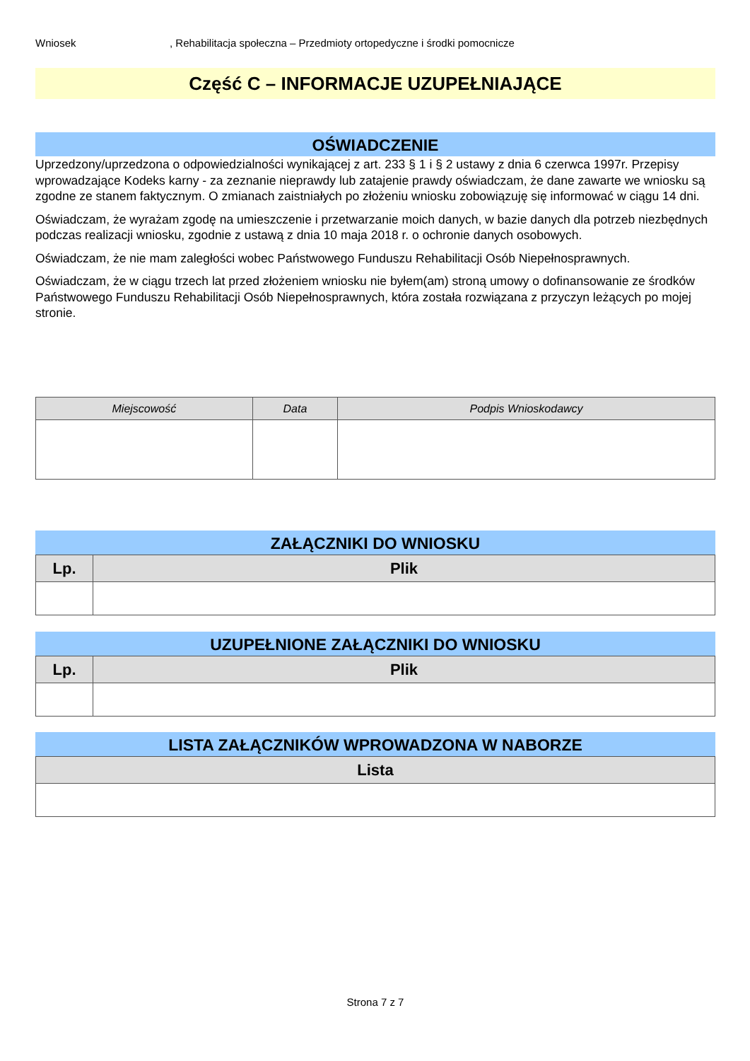Wniosek, Rehabilitacja społeczna – Przedmioty ortopedyczne i środki pomocnicze
Część C – INFORMACJE UZUPEŁNIAJĄCE
OŚWIADCZENIE
Uprzedzony/uprzedzona o odpowiedzialności wynikającej z art. 233 § 1 i § 2 ustawy z dnia 6 czerwca 1997r. Przepisy wprowadzające Kodeks karny - za zeznanie nieprawdy lub zatajenie prawdy oświadczam, że dane zawarte we wniosku są zgodne ze stanem faktycznym. O zmianach zaistniałych po złożeniu wniosku zobowiązuję się informować w ciągu 14 dni.
Oświadczam, że wyrażam zgodę na umieszczenie i przetwarzanie moich danych, w bazie danych dla potrzeb niezbędnych podczas realizacji wniosku, zgodnie z ustawą z dnia 10 maja 2018 r. o ochronie danych osobowych.
Oświadczam, że nie mam zaległości wobec Państwowego Funduszu Rehabilitacji Osób Niepełnosprawnych.
Oświadczam, że w ciągu trzech lat przed złożeniem wniosku nie byłem(am) stroną umowy o dofinansowanie ze środków Państwowego Funduszu Rehabilitacji Osób Niepełnosprawnych, która została rozwiązana z przyczyn leżących po mojej stronie.
| Miejscowość | Data | Podpis Wnioskodawcy |
| --- | --- | --- |
ZAŁĄCZNIKI DO WNIOSKU
| Lp. | Plik |
| --- | --- |
UZUPEŁNIONE ZAŁĄCZNIKI DO WNIOSKU
| Lp. | Plik |
| --- | --- |
LISTA ZAŁĄCZNIKÓW WPROWADZONA W NABORZE
| Lista |
| --- |
Strona 7 z 7